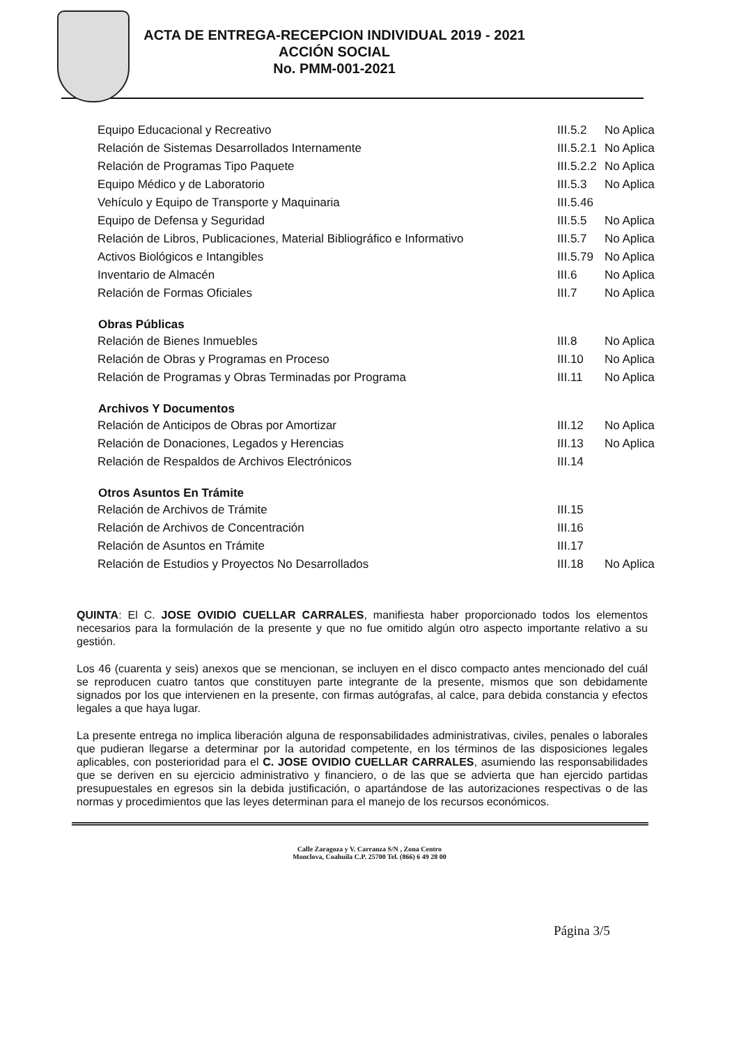ACTA DE ENTREGA-RECEPCION INDIVIDUAL 2019 - 2021
ACCIÓN SOCIAL
No. PMM-001-2021
| Equipo Educacional y Recreativo | III.5.2 | No Aplica |
| Relación de Sistemas Desarrollados Internamente | III.5.2.1 | No Aplica |
| Relación de Programas Tipo Paquete | III.5.2.2 | No Aplica |
| Equipo Médico y de Laboratorio | III.5.3 | No Aplica |
| Vehículo y Equipo de Transporte y Maquinaria | III.5.46 | |
| Equipo de Defensa y Seguridad | III.5.5 | No Aplica |
| Relación de Libros, Publicaciones, Material Bibliográfico e Informativo | III.5.7 | No Aplica |
| Activos Biológicos e Intangibles | III.5.79 | No Aplica |
| Inventario de Almacén | III.6 | No Aplica |
| Relación de Formas Oficiales | III.7 | No Aplica |
| Obras Públicas | | |
| Relación de Bienes Inmuebles | III.8 | No Aplica |
| Relación de Obras y Programas en Proceso | III.10 | No Aplica |
| Relación de Programas y Obras Terminadas por Programa | III.11 | No Aplica |
| Archivos Y Documentos | | |
| Relación de Anticipos de Obras por Amortizar | III.12 | No Aplica |
| Relación de Donaciones, Legados y Herencias | III.13 | No Aplica |
| Relación de Respaldos de Archivos Electrónicos | III.14 | |
| Otros Asuntos En Trámite | | |
| Relación de Archivos de Trámite | III.15 | |
| Relación de Archivos de Concentración | III.16 | |
| Relación de Asuntos en Trámite | III.17 | |
| Relación de Estudios y Proyectos No Desarrollados | III.18 | No Aplica |
QUINTA: El C. JOSE OVIDIO CUELLAR CARRALES, manifiesta haber proporcionado todos los elementos necesarios para la formulación de la presente y que no fue omitido algún otro aspecto importante relativo a su gestión.
Los 46 (cuarenta y seis) anexos que se mencionan, se incluyen en el disco compacto antes mencionado del cuál se reproducen cuatro tantos que constituyen parte integrante de la presente, mismos que son debidamente signados por los que intervienen en la presente, con firmas autógrafas, al calce, para debida constancia y efectos legales a que haya lugar.
La presente entrega no implica liberación alguna de responsabilidades administrativas, civiles, penales o laborales que pudieran llegarse a determinar por la autoridad competente, en los términos de las disposiciones legales aplicables, con posterioridad para el C. JOSE OVIDIO CUELLAR CARRALES, asumiendo las responsabilidades que se deriven en su ejercicio administrativo y financiero, o de las que se advierta que han ejercido partidas presupuestales en egresos sin la debida justificación, o apartándose de las autorizaciones respectivas o de las normas y procedimientos que las leyes determinan para el manejo de los recursos económicos.
Página 3/5
Calle Zaragoza y V. Carranza S/N , Zona Centro
Monclova, Coahuila C.P. 25700 Tel. (866) 6 49 28 00